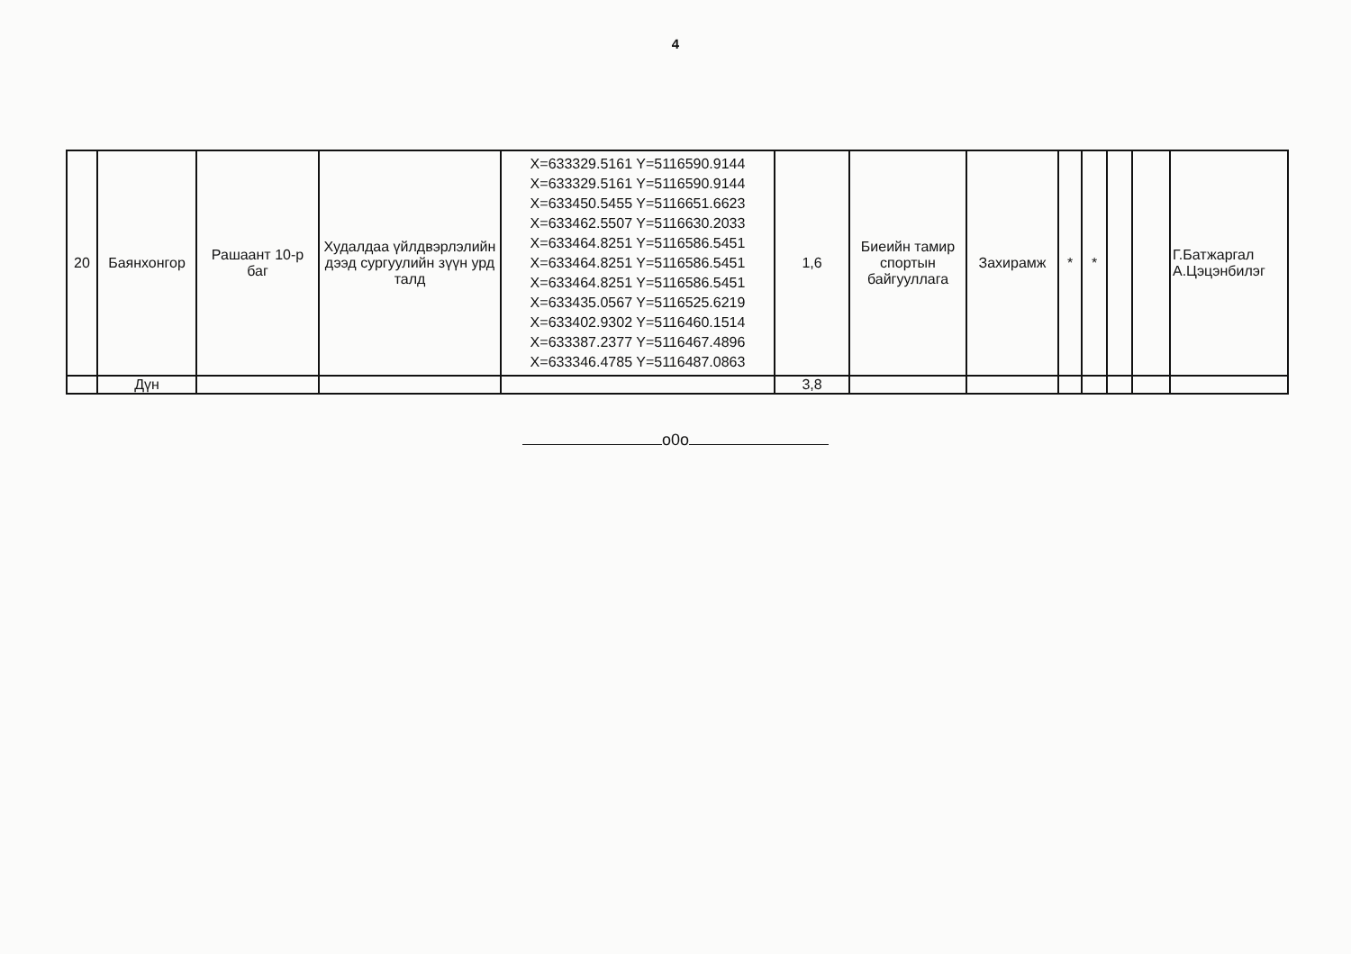4
| 20 | Баянхонгор | Рашаант 10-р баг | Худалдаа үйлдвэрлэлийн дээд сургуулийн зүүн урд талд | X=633329.5161 Y=5116590.9144 X=633329.5161 Y=5116590.9144 X=633450.5455 Y=5116651.6623 X=633462.5507 Y=5116630.2033 X=633464.8251 Y=5116586.5451 X=633464.8251 Y=5116586.5451 X=633464.8251 Y=5116586.5451 X=633435.0567 Y=5116525.6219 X=633402.9302 Y=5116460.1514 X=633387.2377 Y=5116467.4896 X=633346.4785 Y=5116487.0863 | 1,6 | Биеийн тамир спортын байгууллага | Захирамж | * | * | | | Г.Батжаргал А.Цэцэнбилэг |
| | Дүн | | | | 3,8 | | | | | | | |
o0o